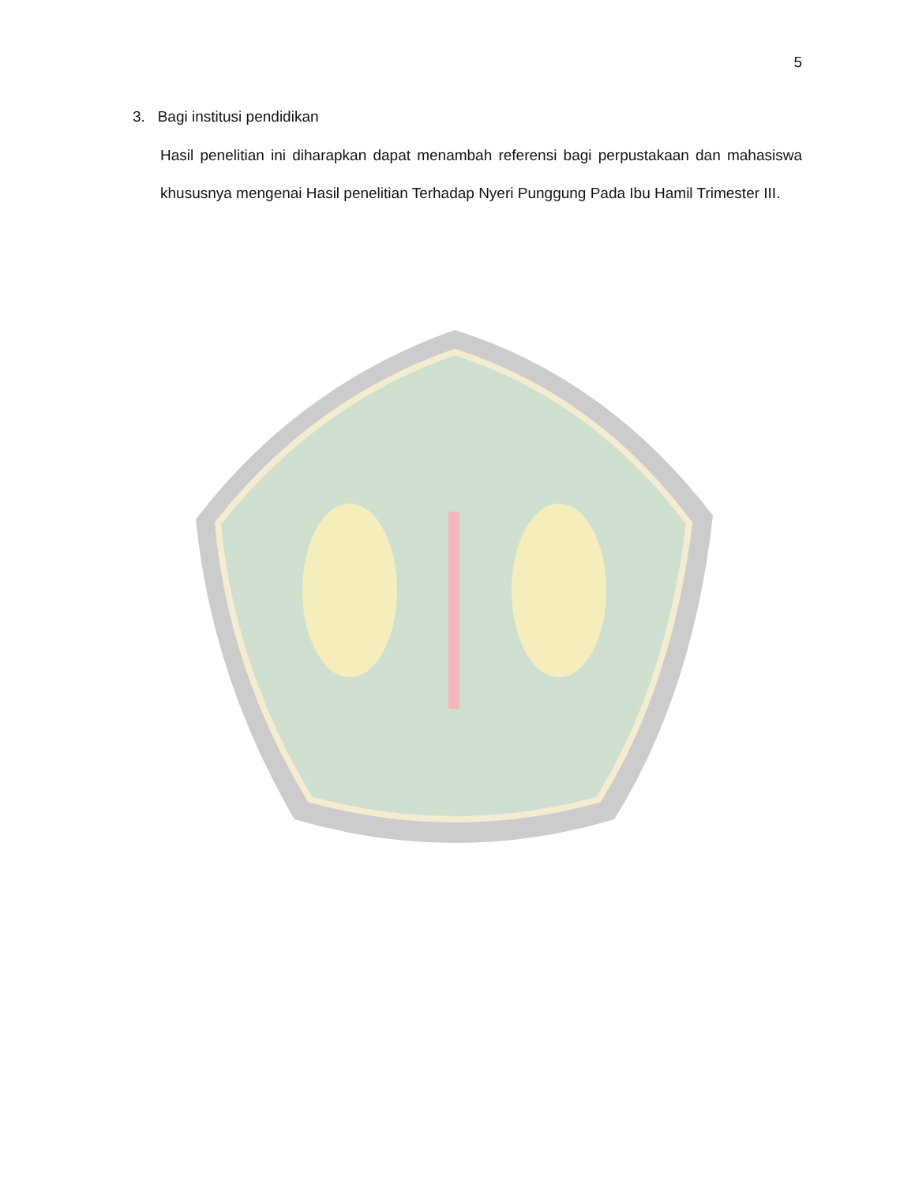5
3. Bagi institusi pendidikan
Hasil penelitian ini diharapkan dapat menambah referensi bagi perpustakaan dan mahasiswa khususnya mengenai Hasil penelitian Terhadap Nyeri Punggung Pada Ibu Hamil Trimester III.